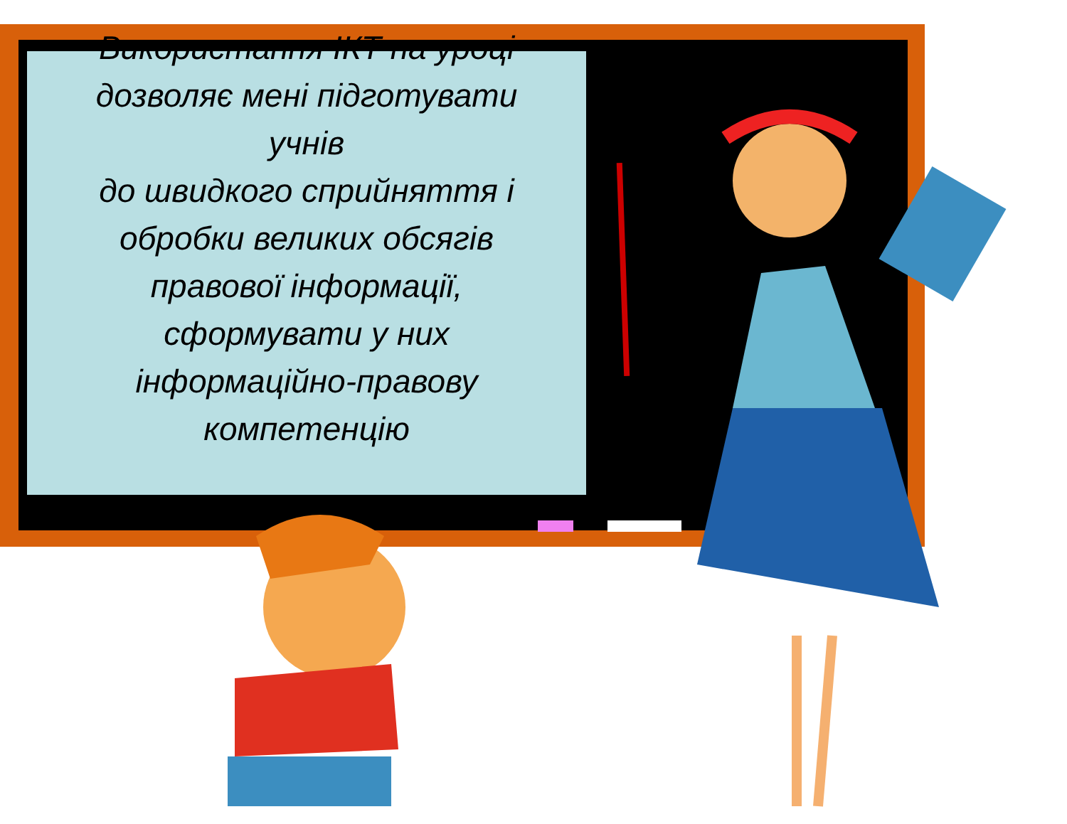Використання ІКТ на уроці
дозволяє мені підготувати
учнів
до швидкого сприйняття і
обробки великих обсягів
правової інформації,
сформувати у них
інформаційно-правову
компетенцію